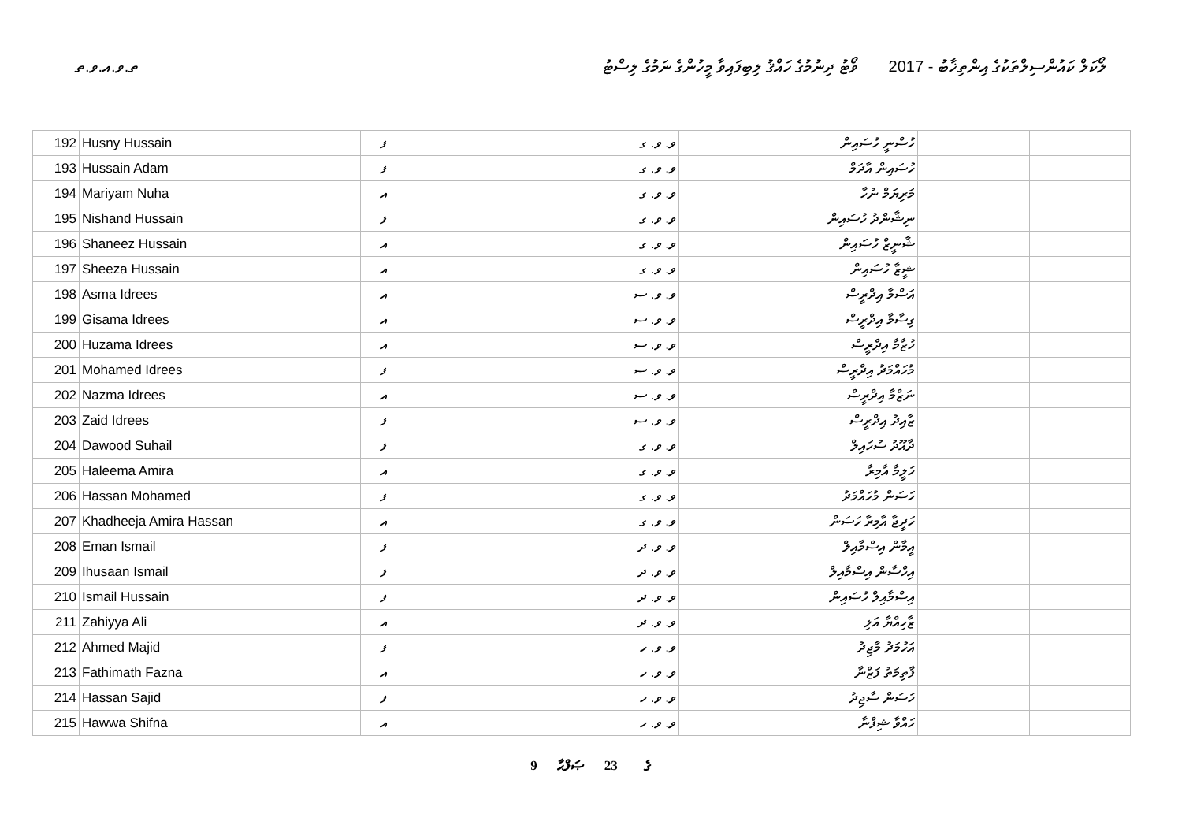ތ.ވ.އ.ވ.ތ ލޯކަލް ކައުންސިލްތަކުގެ އިންތިޚާބު - 2017 ވޯޓު ދިނުމުގެ ހައްޤު ލިބިފައިވާ މީހުންގެ ނަމުގެ ލިސްޓު
| 192 | Husny Hussain | ފ | ވ. ވ. ގ | ހުސްނީ ހުސައިން | | |
| 193 | Hussain Adam | ފ | ވ. ވ. ގ | ހުސައިން އާދަމް | | |
| 194 | Mariyam Nuha | އ | ވ. ވ. ގ | މަރިޔަމް ނުހާ | | |
| 195 | Nishand Hussain | ފ | ވ. ވ. ގ | ނިޝާންދު ހުސައިން | | |
| 196 | Shaneez Hussain | އ | ވ. ވ. ގ | ޝާނީޒް ހުސައިން | | |
| 197 | Sheeza Hussain | އ | ވ. ވ. ގ | ޝީޒާ ހުސައިން | | |
| 198 | Asma Idrees | އ | ވ. ވ. ސ | އަސްމާ އިދްރީސް | | |
| 199 | Gisama Idrees | އ | ވ. ވ. ސ | ގިސާމާ އިދްރީސް | | |
| 200 | Huzama Idrees | އ | ވ. ވ. ސ | ހުޒާމާ އިދްރީސް | | |
| 201 | Mohamed Idrees | ފ | ވ. ވ. ސ | މުހައްމަދު އިދްރީސް | | |
| 202 | Nazma Idrees | އ | ވ. ވ. ސ | ނަޒްމާ އިދްރީސް | | |
| 203 | Zaid Idrees | ފ | ވ. ވ. ސ | ޒާއިދު އިދްރީސް | | |
| 204 | Dawood Suhail | ފ | ވ. ވ. ގ | ދާއޫދު ސުހައިލް | | |
| 205 | Haleema Amira | އ | ވ. ވ. ގ | ހަލީމާ އާމިރާ | | |
| 206 | Hassan Mohamed | ފ | ވ. ވ. ގ | ހަސަން މުހައްމަދު | | |
| 207 | Khadheeja Amira Hassan | އ | ވ. ވ. ގ | ހަދީޖާ އާމިރާ ހަސަން | | |
| 208 | Eman Ismail | ފ | ވ. ވ. ދ | އީމާން އިސްމާއިލް | | |
| 209 | Ihusaan Ismail | ފ | ވ. ވ. ދ | އިހްސާން އިސްމާއިލް | | |
| 210 | Ismail Hussain | ފ | ވ. ވ. ދ | އިސްމާއިލް ހުސައިން | | |
| 211 | Zahiyya Ali | އ | ވ. ވ. ދ | ޒާހިއްޔާ އަލި | | |
| 212 | Ahmed Majid | ފ | ވ. ވ. ހ | އަހުމަދު މާޖިދު | | |
| 213 | Fathimath Fazna | އ | ވ. ވ. ހ | ފާތިމަތު ފަޒްނާ | | |
| 214 | Hassan Sajid | ފ | ވ. ވ. ހ | ހަސަން ސާޖިދު | | |
| 215 | Hawwa Shifna | އ | ވ. ވ. ހ | ހައްވާ ޝިފްނާ | | |
9 ގެ 23 ޞަފްޙާ